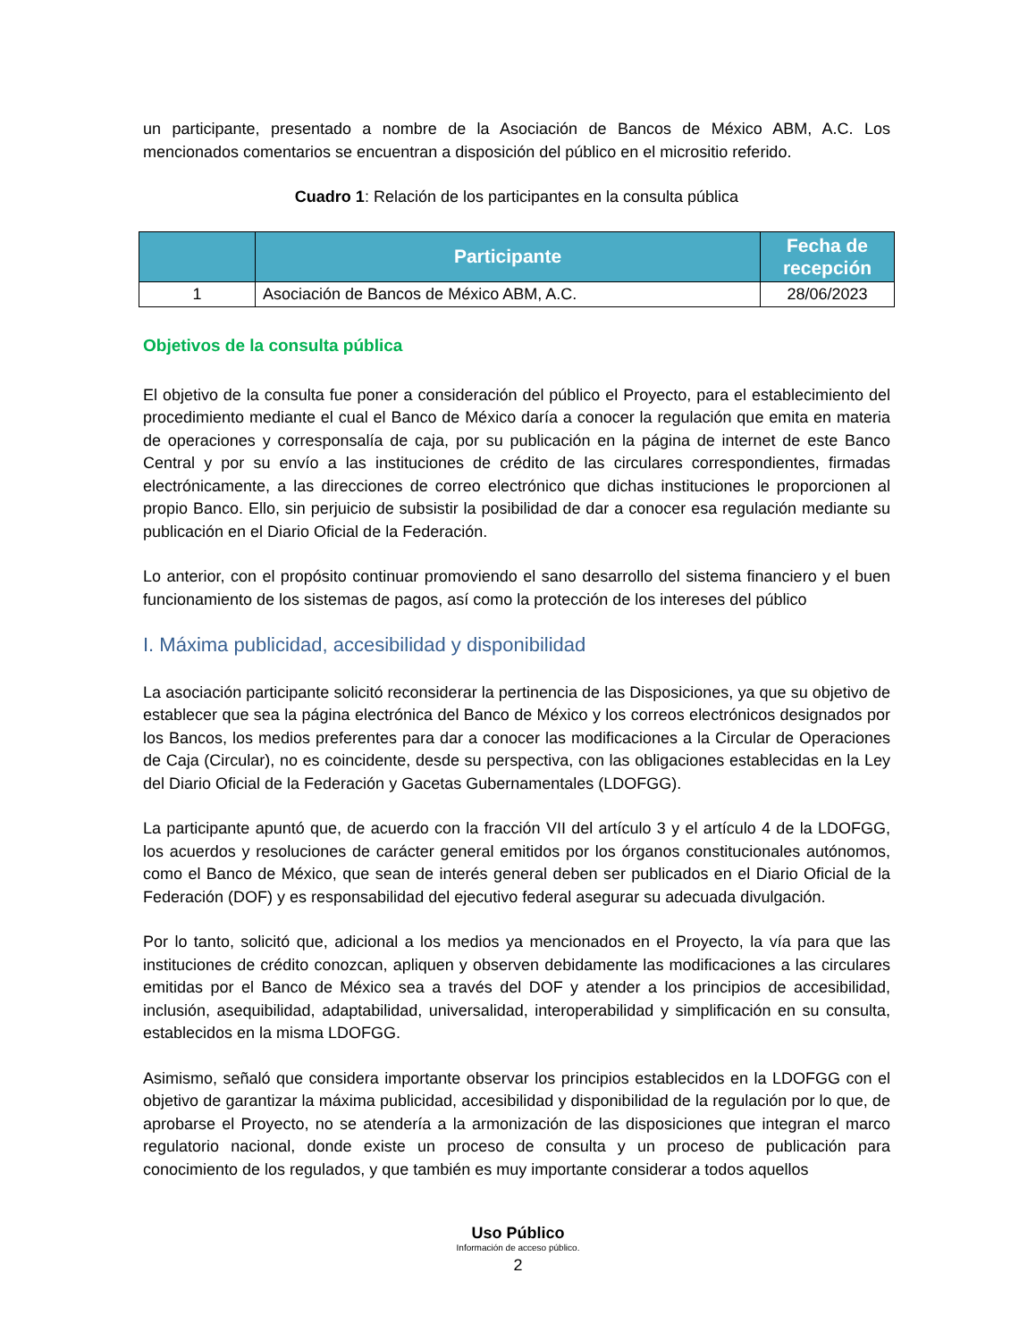un participante, presentado a nombre de la Asociación de Bancos de México ABM, A.C. Los mencionados comentarios se encuentran a disposición del público en el micrositio referido.
Cuadro 1: Relación de los participantes en la consulta pública
| | Participante | Fecha de recepción |
| --- | --- | --- |
| 1 | Asociación de Bancos de México ABM, A.C. | 28/06/2023 |
Objetivos de la consulta pública
El objetivo de la consulta fue poner a consideración del público el Proyecto, para el establecimiento del procedimiento mediante el cual el Banco de México daría a conocer la regulación que emita en materia de operaciones y corresponsalía de caja, por su publicación en la página de internet de este Banco Central y por su envío a las instituciones de crédito de las circulares correspondientes, firmadas electrónicamente, a las direcciones de correo electrónico que dichas instituciones le proporcionen al propio Banco. Ello, sin perjuicio de subsistir la posibilidad de dar a conocer esa regulación mediante su publicación en el Diario Oficial de la Federación.
Lo anterior, con el propósito continuar promoviendo el sano desarrollo del sistema financiero y el buen funcionamiento de los sistemas de pagos, así como la protección de los intereses del público
I. Máxima publicidad, accesibilidad y disponibilidad
La asociación participante solicitó reconsiderar la pertinencia de las Disposiciones, ya que su objetivo de establecer que sea la página electrónica del Banco de México y los correos electrónicos designados por los Bancos, los medios preferentes para dar a conocer las modificaciones a la Circular de Operaciones de Caja (Circular), no es coincidente, desde su perspectiva, con las obligaciones establecidas en la Ley del Diario Oficial de la Federación y Gacetas Gubernamentales (LDOFGG).
La participante apuntó que, de acuerdo con la fracción VII del artículo 3 y el artículo 4 de la LDOFGG, los acuerdos y resoluciones de carácter general emitidos por los órganos constitucionales autónomos, como el Banco de México, que sean de interés general deben ser publicados en el Diario Oficial de la Federación (DOF) y es responsabilidad del ejecutivo federal asegurar su adecuada divulgación.
Por lo tanto, solicitó que, adicional a los medios ya mencionados en el Proyecto, la vía para que las instituciones de crédito conozcan, apliquen y observen debidamente las modificaciones a las circulares emitidas por el Banco de México sea a través del DOF y atender a los principios de accesibilidad, inclusión, asequibilidad, adaptabilidad, universalidad, interoperabilidad y simplificación en su consulta, establecidos en la misma LDOFGG.
Asimismo, señaló que considera importante observar los principios establecidos en la LDOFGG con el objetivo de garantizar la máxima publicidad, accesibilidad y disponibilidad de la regulación por lo que, de aprobarse el Proyecto, no se atendería a la armonización de las disposiciones que integran el marco regulatorio nacional, donde existe un proceso de consulta y un proceso de publicación para conocimiento de los regulados, y que también es muy importante considerar a todos aquellos
Uso Público
Información de acceso público.
2